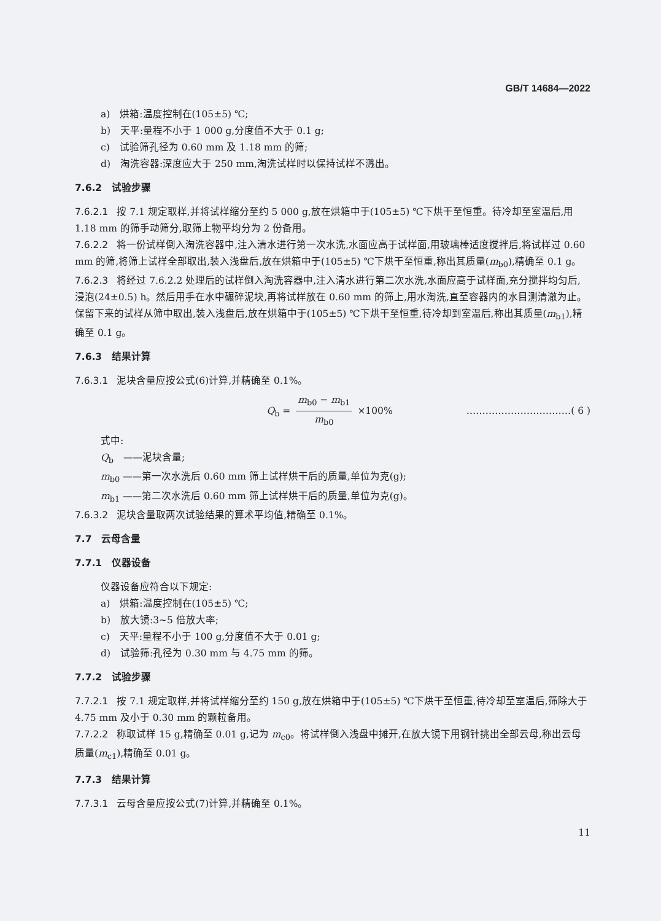GB/T 14684—2022
a)　烘箱:温度控制在(105±5) ℃;
b)　天平:量程不小于 1 000 g,分度值不大于 0.1 g;
c)　试验筛孔径为 0.60 mm 及 1.18 mm 的筛;
d)　淘洗容器:深度应大于 250 mm,淘洗试样时以保持试样不溅出。
7.6.2　试验步骤
7.6.2.1 按 7.1 规定取样,并将试样缩分至约 5 000 g,放在烘箱中于(105±5) ℃下烘干至恒重。待冷却至室温后,用 1.18 mm 的筛手动筛分,取筛上物平均分为 2 份备用。
7.6.2.2 将一份试样倒入淘洗容器中,注入清水进行第一次水洗,水面应高于试样面,用玻璃棒适度搅拌后,将试样过 0.60 mm 的筛,将筛上试样全部取出,装入浅盘后,放在烘箱中于(105±5) ℃下烘干至恒重,称出其质量(m<sub>b0</sub>),精确至 0.1 g。
7.6.2.3 将经过 7.6.2.2 处理后的试样倒入淘洗容器中,注入清水进行第二次水洗,水面应高于试样面,充分搅拌均匀后,浸泡(24±0.5) h。然后用手在水中碾碎泥块,再将试样放在 0.60 mm 的筛上,用水淘洗,直至容器内的水目测清澈为止。保留下来的试样从筛中取出,装入浅盘后,放在烘箱中于(105±5) ℃下烘干至恒重,待冷却到室温后,称出其质量(m<sub>b1</sub>),精确至 0.1 g。
7.6.3　结果计算
7.6.3.1 泥块含量应按公式(6)计算,并精确至 0.1%。
Q<sub>b</sub> = m<sub>b0</sub> − m<sub>b1</sub> m<sub>b0</sub> ×100% ……………………………( 6 )
式中:
Q<sub>b</sub>　——泥块含量;
m<sub>b0</sub> ——第一次水洗后 0.60 mm 筛上试样烘干后的质量,单位为克(g);
m<sub>b1</sub> ——第二次水洗后 0.60 mm 筛上试样烘干后的质量,单位为克(g)。
7.6.3.2 泥块含量取两次试验结果的算术平均值,精确至 0.1%。
7.7　云母含量
7.7.1　仪器设备
仪器设备应符合以下规定:
a)　烘箱:温度控制在(105±5) ℃;
b)　放大镜:3~5 倍放大率;
c)　天平:量程不小于 100 g,分度值不大于 0.01 g;
d)　试验筛:孔径为 0.30 mm 与 4.75 mm 的筛。
7.7.2　试验步骤
7.7.2.1 按 7.1 规定取样,并将试样缩分至约 150 g,放在烘箱中于(105±5) ℃下烘干至恒重,待冷却至室温后,筛除大于 4.75 mm 及小于 0.30 mm 的颗粒备用。
7.7.2.2 称取试样 15 g,精确至 0.01 g,记为 m<sub>c0</sub>。将试样倒入浅盘中摊开,在放大镜下用钢针挑出全部云母,称出云母质量(m<sub>c1</sub>),精确至 0.01 g。
7.7.3　结果计算
7.7.3.1 云母含量应按公式(7)计算,并精确至 0.1%。
11